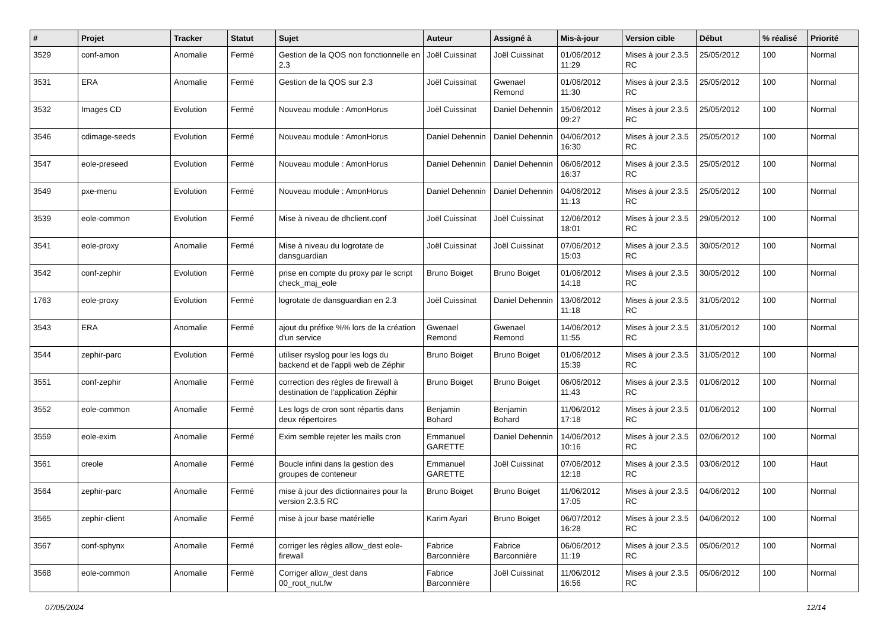| # | Projet | Tracker | Statut | Sujet | Auteur | Assigné à | Mis-à-jour | Version cible | Début | % réalisé | Priorité |
| --- | --- | --- | --- | --- | --- | --- | --- | --- | --- | --- | --- |
| 3529 | conf-amon | Anomalie | Fermé | Gestion de la QOS non fonctionnelle en 2.3 | Joël Cuissinat | Joël Cuissinat | 01/06/2012 11:29 | Mises à jour 2.3.5 RC | 25/05/2012 | 100 | Normal |
| 3531 | ERA | Anomalie | Fermé | Gestion de la QOS sur 2.3 | Joël Cuissinat | Gwenael Remond | 01/06/2012 11:30 | Mises à jour 2.3.5 RC | 25/05/2012 | 100 | Normal |
| 3532 | Images CD | Evolution | Fermé | Nouveau module : AmonHorus | Joël Cuissinat | Daniel Dehennin | 15/06/2012 09:27 | Mises à jour 2.3.5 RC | 25/05/2012 | 100 | Normal |
| 3546 | cdimage-seeds | Evolution | Fermé | Nouveau module : AmonHorus | Daniel Dehennin | Daniel Dehennin | 04/06/2012 16:30 | Mises à jour 2.3.5 RC | 25/05/2012 | 100 | Normal |
| 3547 | eole-preseed | Evolution | Fermé | Nouveau module : AmonHorus | Daniel Dehennin | Daniel Dehennin | 06/06/2012 16:37 | Mises à jour 2.3.5 RC | 25/05/2012 | 100 | Normal |
| 3549 | pxe-menu | Evolution | Fermé | Nouveau module : AmonHorus | Daniel Dehennin | Daniel Dehennin | 04/06/2012 11:13 | Mises à jour 2.3.5 RC | 25/05/2012 | 100 | Normal |
| 3539 | eole-common | Evolution | Fermé | Mise à niveau de dhclient.conf | Joël Cuissinat | Joël Cuissinat | 12/06/2012 18:01 | Mises à jour 2.3.5 RC | 29/05/2012 | 100 | Normal |
| 3541 | eole-proxy | Anomalie | Fermé | Mise à niveau du logrotate de dansguardian | Joël Cuissinat | Joël Cuissinat | 07/06/2012 15:03 | Mises à jour 2.3.5 RC | 30/05/2012 | 100 | Normal |
| 3542 | conf-zephir | Evolution | Fermé | prise en compte du proxy par le script check_maj_eole | Bruno Boiget | Bruno Boiget | 01/06/2012 14:18 | Mises à jour 2.3.5 RC | 30/05/2012 | 100 | Normal |
| 1763 | eole-proxy | Evolution | Fermé | logrotate de dansguardian en 2.3 | Joël Cuissinat | Daniel Dehennin | 13/06/2012 11:18 | Mises à jour 2.3.5 RC | 31/05/2012 | 100 | Normal |
| 3543 | ERA | Anomalie | Fermé | ajout du préfixe %% lors de la création d'un service | Gwenael Remond | Gwenael Remond | 14/06/2012 11:55 | Mises à jour 2.3.5 RC | 31/05/2012 | 100 | Normal |
| 3544 | zephir-parc | Evolution | Fermé | utiliser rsyslog pour les logs du backend et de l'appli web de Zéphir | Bruno Boiget | Bruno Boiget | 01/06/2012 15:39 | Mises à jour 2.3.5 RC | 31/05/2012 | 100 | Normal |
| 3551 | conf-zephir | Anomalie | Fermé | correction des règles de firewall à destination de l'application Zéphir | Bruno Boiget | Bruno Boiget | 06/06/2012 11:43 | Mises à jour 2.3.5 RC | 01/06/2012 | 100 | Normal |
| 3552 | eole-common | Anomalie | Fermé | Les logs de cron sont répartis dans deux répertoires | Benjamin Bohard | Benjamin Bohard | 11/06/2012 17:18 | Mises à jour 2.3.5 RC | 01/06/2012 | 100 | Normal |
| 3559 | eole-exim | Anomalie | Fermé | Exim semble rejeter les mails cron | Emmanuel GARETTE | Daniel Dehennin | 14/06/2012 10:16 | Mises à jour 2.3.5 RC | 02/06/2012 | 100 | Normal |
| 3561 | creole | Anomalie | Fermé | Boucle infini dans la gestion des groupes de conteneur | Emmanuel GARETTE | Joël Cuissinat | 07/06/2012 12:18 | Mises à jour 2.3.5 RC | 03/06/2012 | 100 | Haut |
| 3564 | zephir-parc | Anomalie | Fermé | mise à jour des dictionnaires pour la version 2.3.5 RC | Bruno Boiget | Bruno Boiget | 11/06/2012 17:05 | Mises à jour 2.3.5 RC | 04/06/2012 | 100 | Normal |
| 3565 | zephir-client | Anomalie | Fermé | mise à jour base matérielle | Karim Ayari | Bruno Boiget | 06/07/2012 16:28 | Mises à jour 2.3.5 RC | 04/06/2012 | 100 | Normal |
| 3567 | conf-sphynx | Anomalie | Fermé | corriger les règles allow_dest eole-firewall | Fabrice Barconnière | Fabrice Barconnière | 06/06/2012 11:19 | Mises à jour 2.3.5 RC | 05/06/2012 | 100 | Normal |
| 3568 | eole-common | Anomalie | Fermé | Corriger allow_dest dans 00_root_nut.fw | Fabrice Barconnière | Joël Cuissinat | 11/06/2012 16:56 | Mises à jour 2.3.5 RC | 05/06/2012 | 100 | Normal |
07/05/2024 12/14